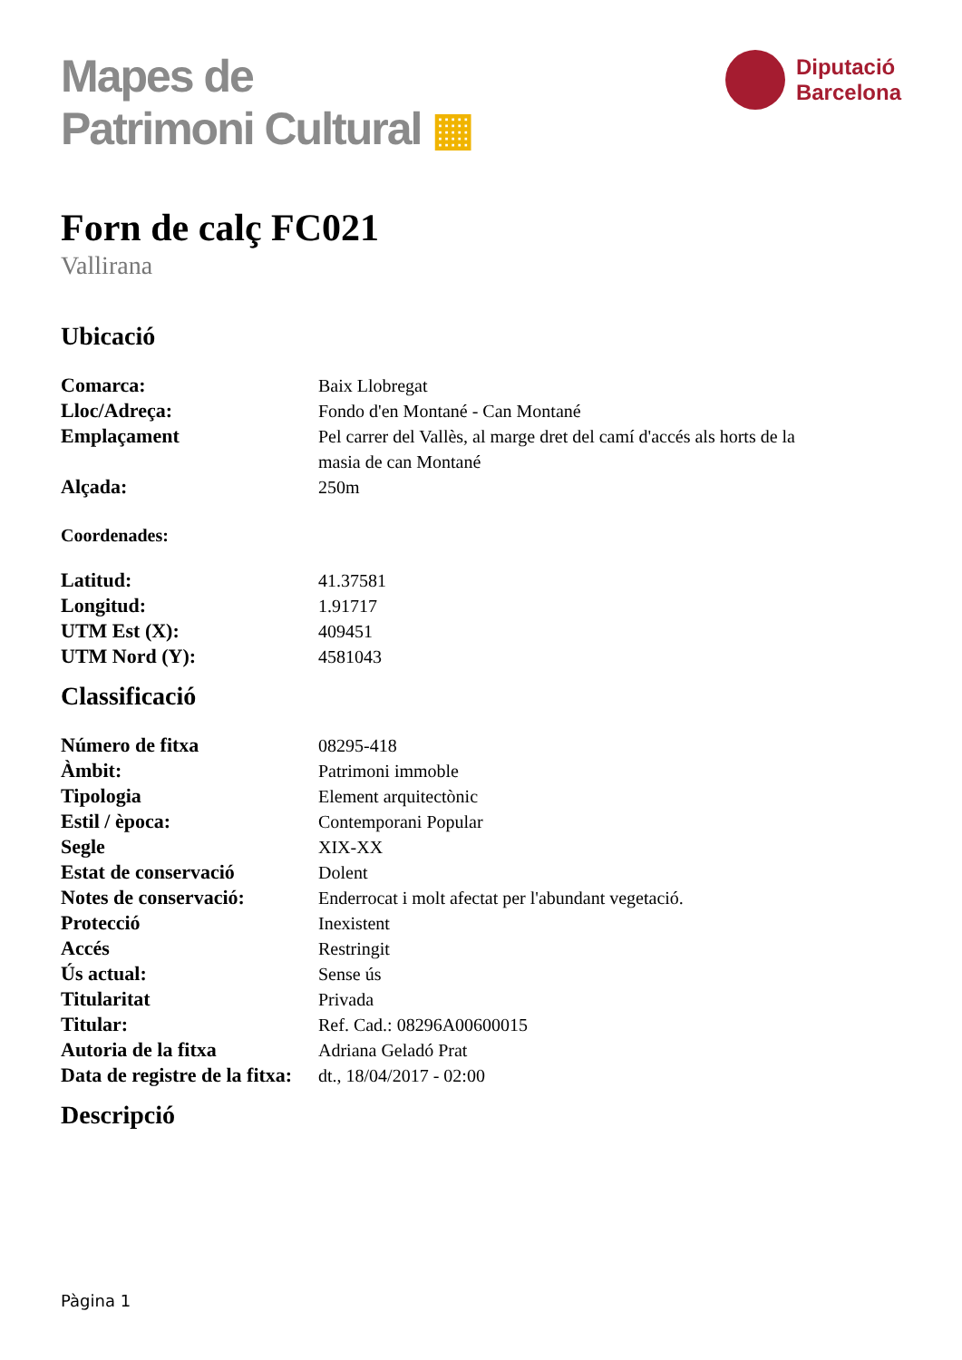Mapes de
Patrimoni Cultural ▦
Diputació
Barcelona
Forn de calç FC021
Vallirana
Ubicació
| Comarca: | Baix Llobregat |
| Lloc/Adreça: | Fondo d'en Montané - Can Montané |
| Emplaçament | Pel carrer del Vallès, al marge dret del camí d'accés als horts de la masia de can Montané |
| Alçada: | 250m |
Coordenades:
| Latitud: | 41.37581 |
| Longitud: | 1.91717 |
| UTM Est (X): | 409451 |
| UTM Nord (Y): | 4581043 |
Classificació
| Número de fitxa | 08295-418 |
| Àmbit: | Patrimoni immoble |
| Tipologia | Element arquitectònic |
| Estil / època: | Contemporani Popular |
| Segle | XIX-XX |
| Estat de conservació | Dolent |
| Notes de conservació: | Enderrocat i molt afectat per l'abundant vegetació. |
| Protecció | Inexistent |
| Accés | Restringit |
| Ús actual: | Sense ús |
| Titularitat | Privada |
| Titular: | Ref. Cad.: 08296A00600015 |
| Autoria de la fitxa | Adriana Geladó Prat |
| Data de registre de la fitxa: | dt., 18/04/2017 - 02:00 |
Descripció
Pàgina 1